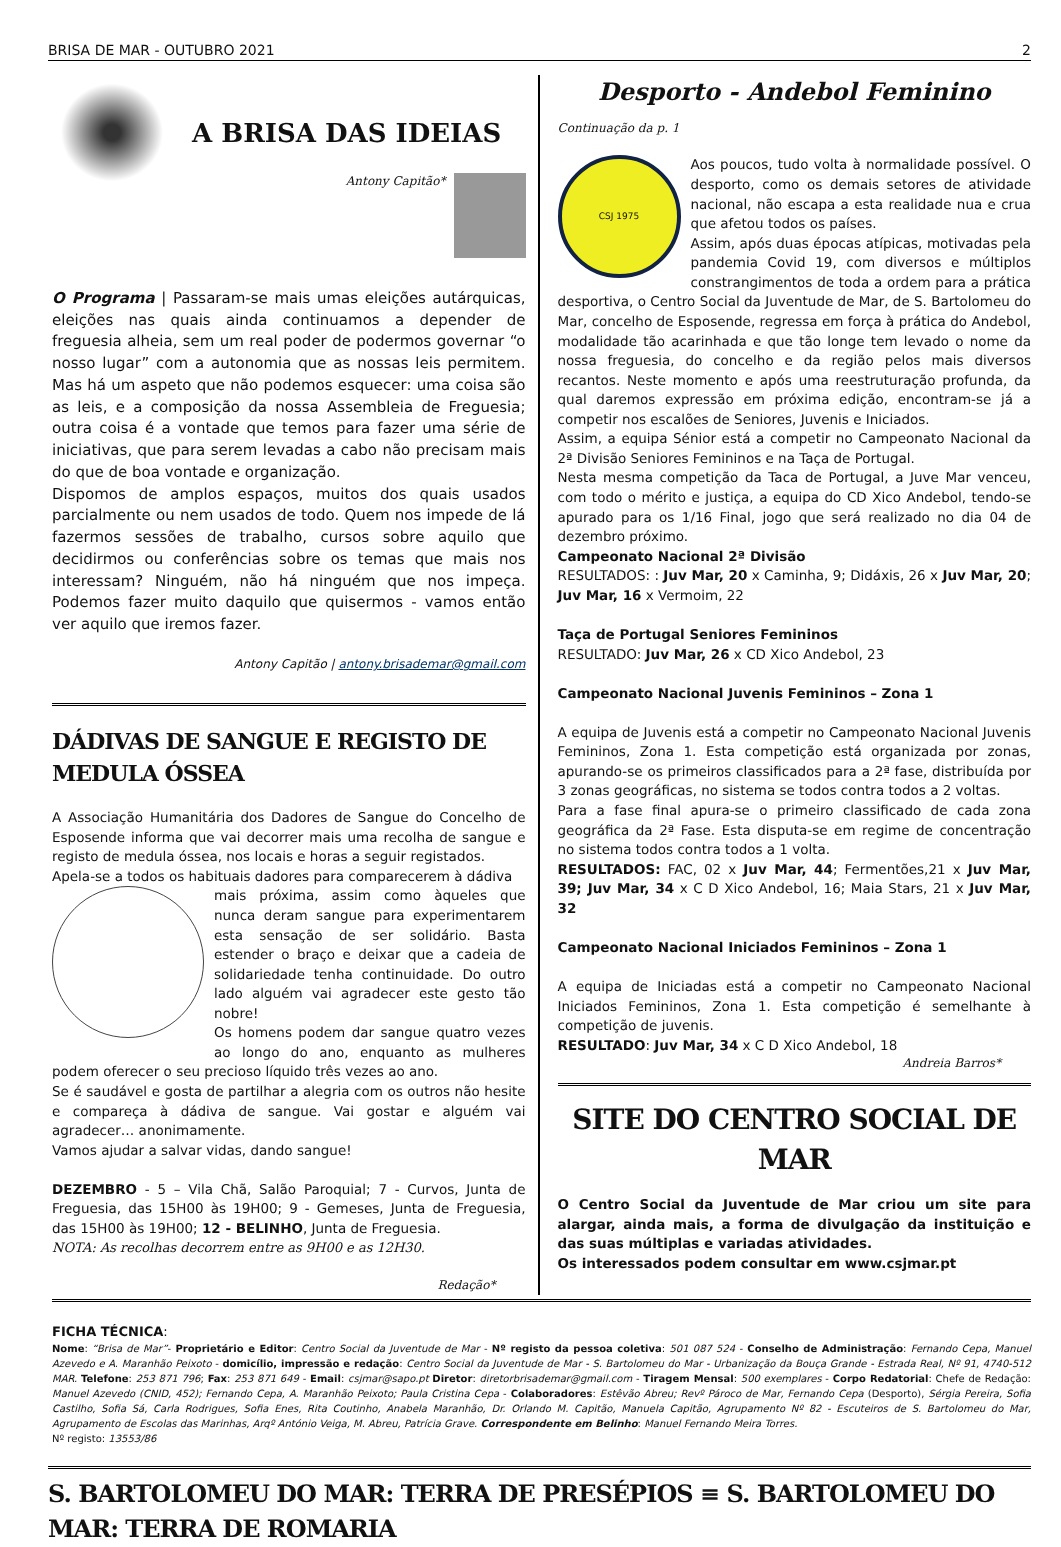BRISA DE MAR - OUTUBRO 2021 2
A BRISA DAS IDEIAS
Antony Capitão*
O Programa | Passaram-se mais umas eleições autárquicas, eleições nas quais ainda continuamos a depender de freguesia alheia, sem um real poder de podermos governar “o nosso lugar” com a autonomia que as nossas leis permitem. Mas há um aspeto que não podemos esquecer: uma coisa são as leis, e a composição da nossa Assembleia de Freguesia; outra coisa é a vontade que temos para fazer uma série de iniciativas, que para serem levadas a cabo não precisam mais do que de boa vontade e organização.
Dispomos de amplos espaços, muitos dos quais usados parcialmente ou nem usados de todo. Quem nos impede de lá fazermos sessões de trabalho, cursos sobre aquilo que decidirmos ou conferências sobre os temas que mais nos interessam? Ninguém, não há ninguém que nos impeça. Podemos fazer muito daquilo que quisermos - vamos então ver aquilo que iremos fazer.
Antony Capitão | antony.brisademar@gmail.com
DÁDIVAS DE SANGUE E REGISTO DE MEDULA ÓSSEA
A Associação Humanitária dos Dadores de Sangue do Concelho de Esposende informa que vai decorrer mais uma recolha de sangue e registo de medula óssea, nos locais e horas a seguir registados.
Apela-se a todos os habituais dadores para comparecerem à dádiva
mais próxima, assim como àqueles que nunca deram sangue para experimentarem esta sensação de ser solidário. Basta estender o braço e deixar que a cadeia de solidariedade tenha continuidade. Do outro lado alguém vai agradecer este gesto tão nobre!
Os homens podem dar sangue quatro vezes ao longo do ano, enquanto as mulheres podem oferecer o seu precioso líquido três vezes ao ano.
Se é saudável e gosta de partilhar a alegria com os outros não hesite e compareça à dádiva de sangue. Vai gostar e alguém vai agradecer… anonimamente.
Vamos ajudar a salvar vidas, dando sangue!
DEZEMBRO - 5 – Vila Chã, Salão Paroquial; 7 - Curvos, Junta de Freguesia, das 15H00 às 19H00; 9 - Gemeses, Junta de Freguesia, das 15H00 às 19H00; 12 - BELINHO, Junta de Freguesia.
NOTA: As recolhas decorrem entre as 9H00 e as 12H30.
Redação*
Desporto - Andebol Feminino
Continuação da p. 1
CSJ 1975
Aos poucos, tudo volta à normalidade possível. O desporto, como os demais setores de atividade nacional, não escapa a esta realidade nua e crua que afetou todos os países.
Assim, após duas épocas atípicas, motivadas pela pandemia Covid 19, com diversos e múltiplos constrangimentos de toda a ordem para a prática desportiva, o Centro Social da Juventude de Mar, de S. Bartolomeu do Mar, concelho de Esposende, regressa em força à prática do Andebol, modalidade tão acarinhada e que tão longe tem levado o nome da nossa freguesia, do concelho e da região pelos mais diversos recantos. Neste momento e após uma reestruturação profunda, da qual daremos expressão em próxima edição, encontram-se já a competir nos escalões de Seniores, Juvenis e Iniciados.
Assim, a equipa Sénior está a competir no Campeonato Nacional da 2ª Divisão Seniores Femininos e na Taça de Portugal.
Nesta mesma competição da Taca de Portugal, a Juve Mar venceu, com todo o mérito e justiça, a equipa do CD Xico Andebol, tendo-se apurado para os 1/16 Final, jogo que será realizado no dia 04 de dezembro próximo.
Campeonato Nacional 2ª Divisão
RESULTADOS: : Juv Mar, 20 x Caminha, 9; Didáxis, 26 x Juv Mar, 20; Juv Mar, 16 x Vermoim, 22
Taça de Portugal Seniores Femininos
RESULTADO: Juv Mar, 26 x CD Xico Andebol, 23
Campeonato Nacional Juvenis Femininos – Zona 1
A equipa de Juvenis está a competir no Campeonato Nacional Juvenis Femininos, Zona 1. Esta competição está organizada por zonas, apurando-se os primeiros classificados para a 2ª fase, distribuída por 3 zonas geográficas, no sistema se todos contra todos a 2 voltas.
Para a fase final apura-se o primeiro classificado de cada zona geográfica da 2ª Fase. Esta disputa-se em regime de concentração no sistema todos contra todos a 1 volta.
RESULTADOS: FAC, 02 x Juv Mar, 44; Fermentões,21 x Juv Mar, 39; Juv Mar, 34 x C D Xico Andebol, 16; Maia Stars, 21 x Juv Mar, 32
Campeonato Nacional Iniciados Femininos – Zona 1
A equipa de Iniciadas está a competir no Campeonato Nacional Iniciados Femininos, Zona 1. Esta competição é semelhante à competição de juvenis.
RESULTADO: Juv Mar, 34 x C D Xico Andebol, 18
Andreia Barros*
SITE DO CENTRO SOCIAL DE MAR
O Centro Social da Juventude de Mar criou um site para alargar, ainda mais, a forma de divulgação da instituição e das suas múltiplas e variadas atividades.
Os interessados podem consultar em www.csjmar.pt
FICHA TÉCNICA:
Nome: “Brisa de Mar”- Proprietário e Editor: Centro Social da Juventude de Mar - Nº registo da pessoa coletiva: 501 087 524 - Conselho de Administração: Fernando Cepa, Manuel Azevedo e A. Maranhão Peixoto - domicílio, impressão e redação: Centro Social da Juventude de Mar - S. Bartolomeu do Mar - Urbanização da Bouça Grande - Estrada Real, Nº 91, 4740-512 MAR. Telefone: 253 871 796; Fax: 253 871 649 - Email: csjmar@sapo.pt Diretor: diretorbrisademar@gmail.com - Tiragem Mensal: 500 exemplares - Corpo Redatorial: Chefe de Redação: Manuel Azevedo (CNID, 452); Fernando Cepa, A. Maranhão Peixoto; Paula Cristina Cepa - Colaboradores: Estêvão Abreu; Revº Pároco de Mar, Fernando Cepa (Desporto), Sérgia Pereira, Sofia Castilho, Sofia Sá, Carla Rodrigues, Sofia Enes, Rita Coutinho, Anabela Maranhão, Dr. Orlando M. Capitão, Manuela Capitão, Agrupamento Nº 82 - Escuteiros de S. Bartolomeu do Mar, Agrupamento de Escolas das Marinhas, Arqº António Veiga, M. Abreu, Patrícia Grave. Correspondente em Belinho: Manuel Fernando Meira Torres.
Nº registo: 13553/86
S. BARTOLOMEU DO MAR: TERRA DE PRESÉPIOS ≡ S. BARTOLOMEU DO MAR: TERRA DE ROMARIA